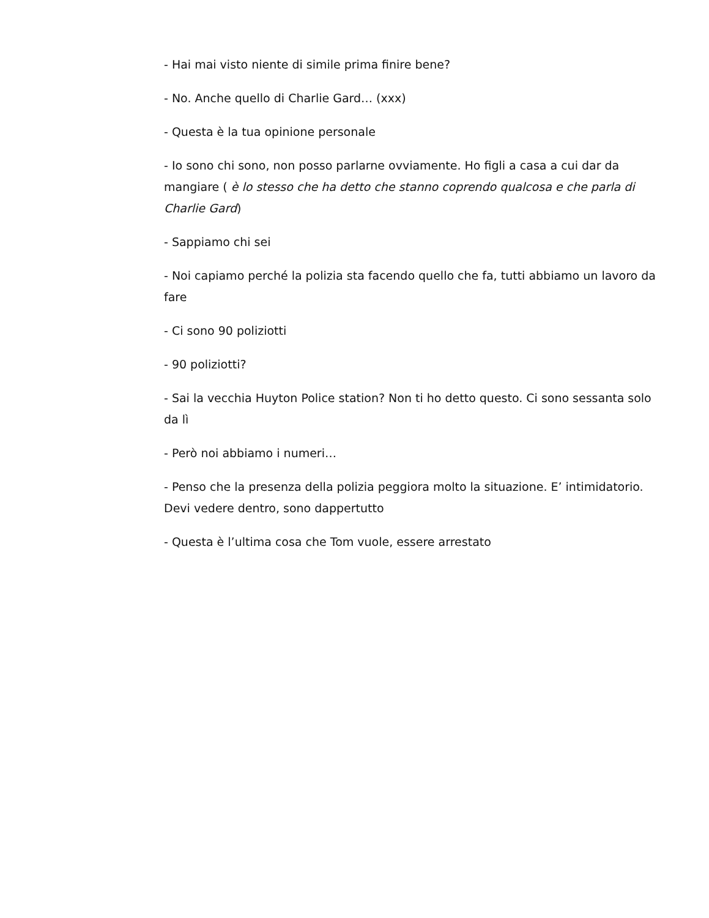- Hai mai visto niente di simile prima finire bene?
- No. Anche quello di Charlie Gard… (xxx)
- Questa è la tua opinione personale
- Io sono chi sono, non posso parlarne ovviamente. Ho figli a casa a cui dar da mangiare ( è lo stesso che ha detto che stanno coprendo qualcosa e che parla di Charlie Gard)
- Sappiamo chi sei
- Noi capiamo perché la polizia sta facendo quello che fa, tutti abbiamo un lavoro da fare
- Ci sono 90 poliziotti
- 90 poliziotti?
- Sai la vecchia Huyton Police station? Non ti ho detto questo. Ci sono sessanta solo da lì
- Però noi abbiamo i numeri…
- Penso che la presenza della polizia peggiora molto la situazione. E’ intimidatorio. Devi vedere dentro, sono dappertutto
- Questa è l’ultima cosa che Tom vuole, essere arrestato